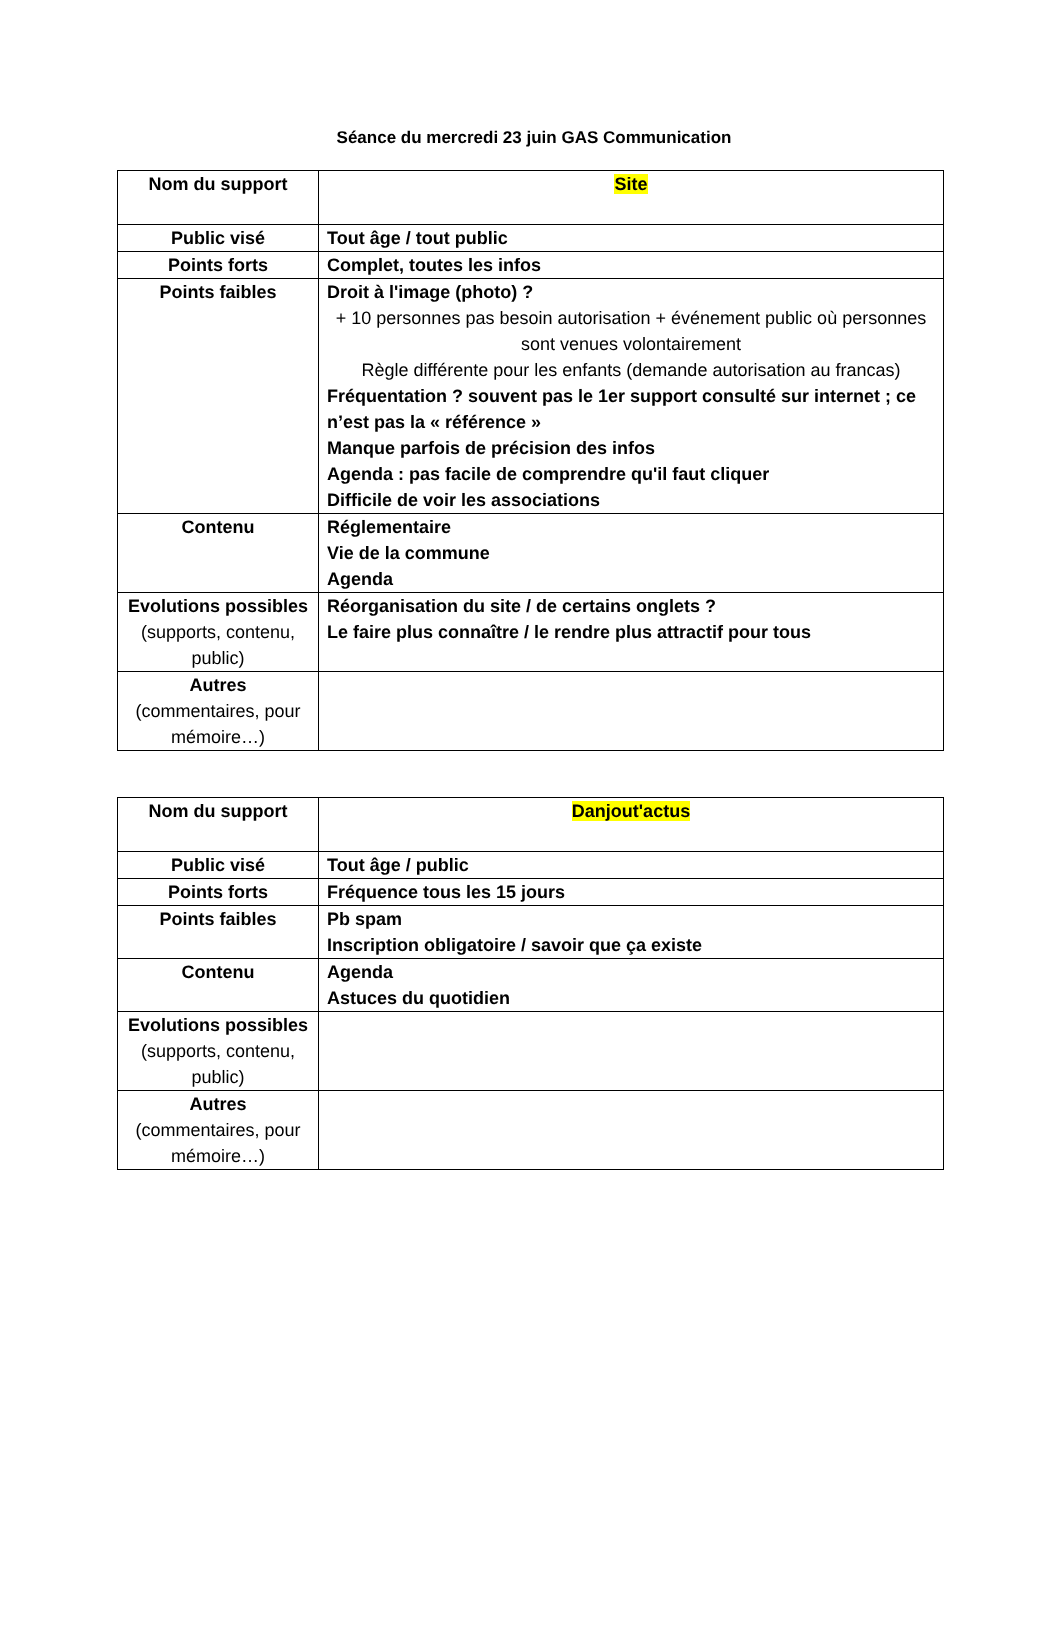Séance du mercredi 23 juin GAS Communication
| Nom du support | Site |
| Public visé | Tout âge / tout public |
| Points forts | Complet, toutes les infos |
| Points faibles | Droit à l'image (photo) ? + 10 personnes pas besoin autorisation + événement public où personnes sont venues volontairement Règle différente pour les enfants (demande autorisation au francas) Fréquentation ? souvent pas le 1er support consulté sur internet ; ce n’est pas la « référence » Manque parfois de précision des infos Agenda : pas facile de comprendre qu'il faut cliquer Difficile de voir les associations |
| Contenu | Réglementaire Vie de la commune Agenda |
| Evolutions possibles (supports, contenu, public) | Réorganisation du site / de certains onglets ? Le faire plus connaître / le rendre plus attractif pour tous |
| Autres (commentaires, pour mémoire…) | |
| Nom du support | Danjout'actus |
| Public visé | Tout âge / public |
| Points forts | Fréquence tous les 15 jours |
| Points faibles | Pb spam Inscription obligatoire / savoir que ça existe |
| Contenu | Agenda Astuces du quotidien |
| Evolutions possibles (supports, contenu, public) | |
| Autres (commentaires, pour mémoire…) | |